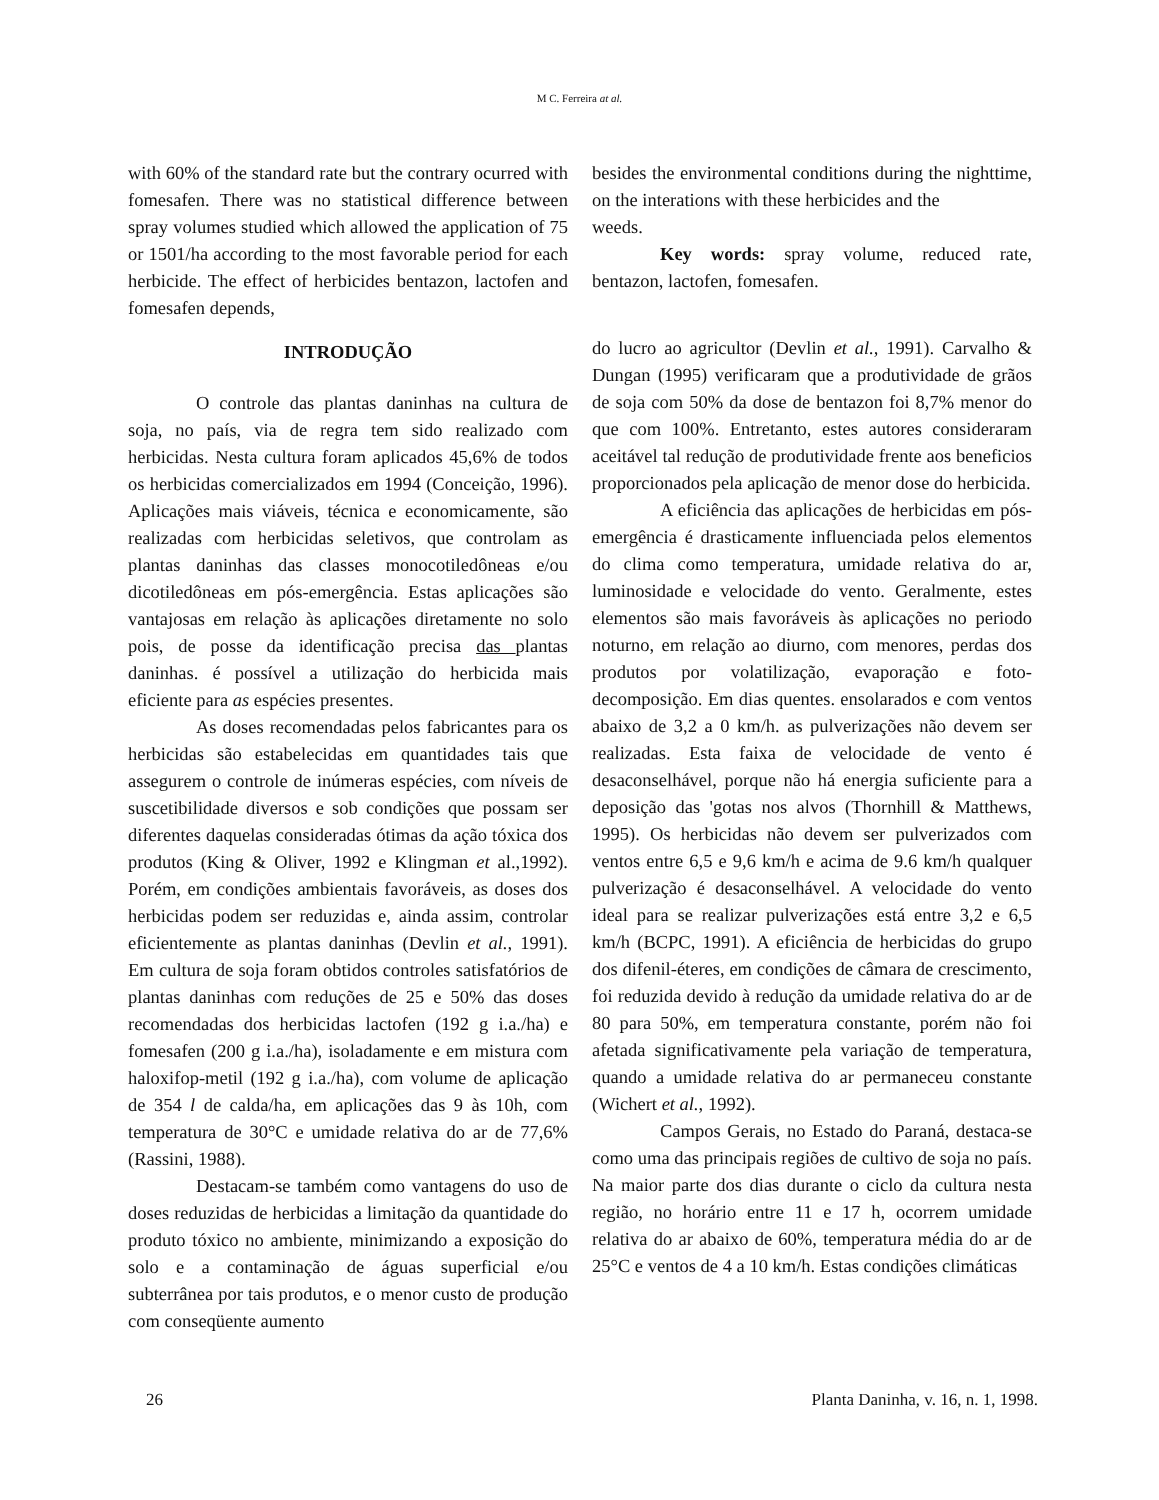M C. Ferreira at al.
with 60% of the standard rate but the contrary ocurred with fomesafen. There was no statistical difference between spray volumes studied which allowed the application of 75 or 1501/ha according to the most favorable period for each herbicide. The effect of herbicides bentazon, lactofen and fomesafen depends,
besides the environmental conditions during the nighttime, on the interations with these herbicides and the
weeds.
Key words: spray volume, reduced rate, bentazon, lactofen, fomesafen.
INTRODUÇÃO
O controle das plantas daninhas na cultura de soja, no país, via de regra tem sido realizado com herbicidas. Nesta cultura foram aplicados 45,6% de todos os herbicidas comercializados em 1994 (Conceição, 1996). Aplicações mais viáveis, técnica e economicamente, são realizadas com herbicidas seletivos, que controlam as plantas daninhas das classes monocotiledôneas e/ou dicotiledôneas em pós-emergência. Estas aplicações são vantajosas em relação às aplicações diretamente no solo pois, de posse da identificação precisa das plantas daninhas. é possível a utilização do herbicida mais eficiente para as espécies presentes.
As doses recomendadas pelos fabricantes para os herbicidas são estabelecidas em quantidades tais que assegurem o controle de inúmeras espécies, com níveis de suscetibilidade diversos e sob condições que possam ser diferentes daquelas consideradas ótimas da ação tóxica dos produtos (King & Oliver, 1992 e Klingman et al.,1992). Porém, em condições ambientais favoráveis, as doses dos herbicidas podem ser reduzidas e, ainda assim, controlar eficientemente as plantas daninhas (Devlin et al., 1991). Em cultura de soja foram obtidos controles satisfatórios de plantas daninhas com reduções de 25 e 50% das doses recomendadas dos herbicidas lactofen (192 g i.a./ha) e fomesafen (200 g i.a./ha), isoladamente e em mistura com haloxifop-metil (192 g i.a./ha), com volume de aplicação de 354 l de calda/ha, em aplicações das 9 às 10h, com temperatura de 30°C e umidade relativa do ar de 77,6% (Rassini, 1988).
Destacam-se também como vantagens do uso de doses reduzidas de herbicidas a limitação da quantidade do produto tóxico no ambiente, minimizando a exposição do solo e a contaminação de águas superficial e/ou subterrânea por tais produtos, e o menor custo de produção com conseqüente aumento
do lucro ao agricultor (Devlin et al., 1991). Carvalho & Dungan (1995) verificaram que a produtividade de grãos de soja com 50% da dose de bentazon foi 8,7% menor do que com 100%. Entretanto, estes autores consideraram aceitável tal redução de produtividade frente aos beneficios proporcionados pela aplicação de menor dose do herbicida.
A eficiência das aplicações de herbicidas em pós-emergência é drasticamente influenciada pelos elementos do clima como temperatura, umidade relativa do ar, luminosidade e velocidade do vento. Geralmente, estes elementos são mais favoráveis às aplicações no periodo noturno, em relação ao diurno, com menores, perdas dos produtos por volatilização, evaporação e foto-decomposição. Em dias quentes. ensolarados e com ventos abaixo de 3,2 a 0 km/h. as pulverizações não devem ser realizadas. Esta faixa de velocidade de vento é desaconselhável, porque não há energia suficiente para a deposição das 'gotas nos alvos (Thornhill & Matthews, 1995). Os herbicidas não devem ser pulverizados com ventos entre 6,5 e 9,6 km/h e acima de 9.6 km/h qualquer pulverização é desaconselhável. A velocidade do vento ideal para se realizar pulverizações está entre 3,2 e 6,5 km/h (BCPC, 1991). A eficiência de herbicidas do grupo dos difenil-éteres, em condições de câmara de crescimento, foi reduzida devido à redução da umidade relativa do ar de 80 para 50%, em temperatura constante, porém não foi afetada significativamente pela variação de temperatura, quando a umidade relativa do ar permaneceu constante (Wichert et al., 1992).
Campos Gerais, no Estado do Paraná, destaca-se como uma das principais regiões de cultivo de soja no país. Na maior parte dos dias durante o ciclo da cultura nesta região, no horário entre 11 e 17 h, ocorrem umidade relativa do ar abaixo de 60%, temperatura média do ar de 25°C e ventos de 4 a 10 km/h. Estas condições climáticas
26 Planta Daninha, v. 16, n. 1, 1998.